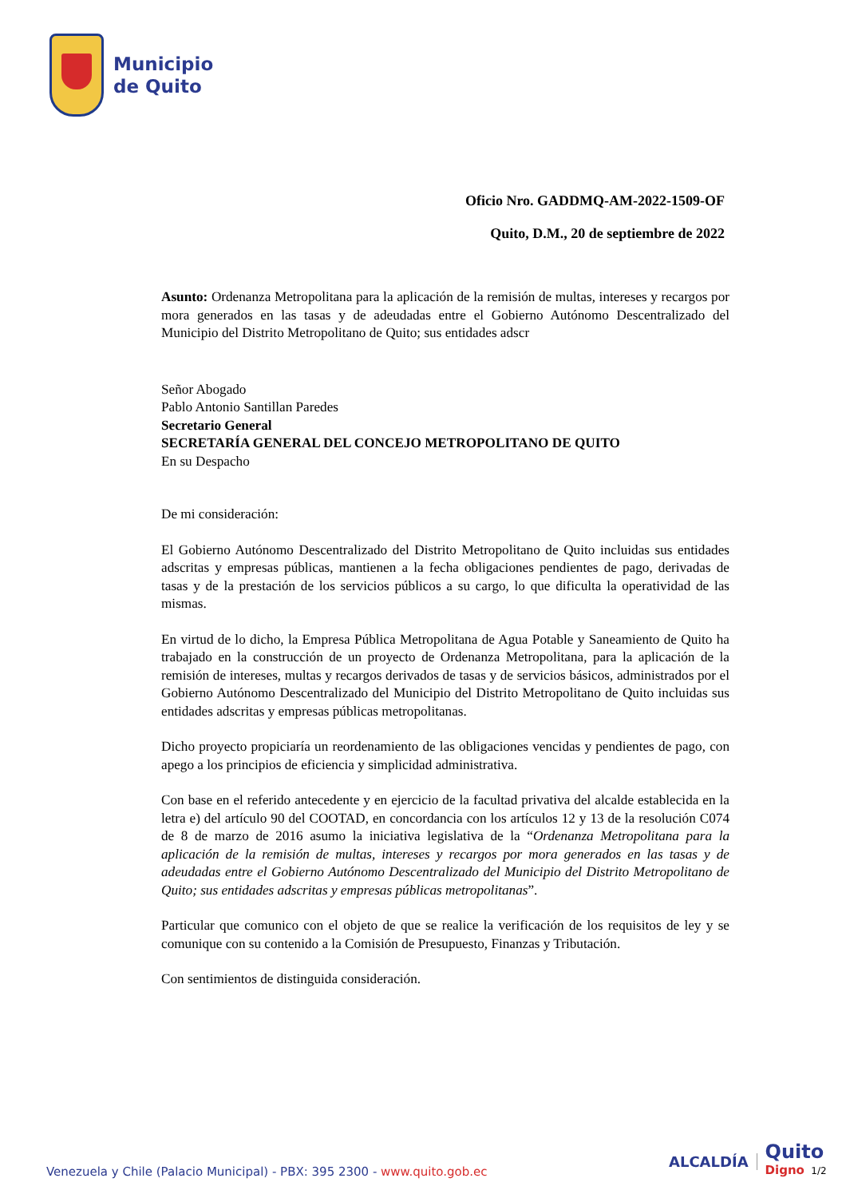Municipio
de Quito
Oficio Nro. GADDMQ-AM-2022-1509-OF
Quito, D.M., 20 de septiembre de 2022
Asunto: Ordenanza Metropolitana para la aplicación de la remisión de multas, intereses y recargos por mora generados en las tasas y de adeudadas entre el Gobierno Autónomo Descentralizado del Municipio del Distrito Metropolitano de Quito; sus entidades adscr
Señor Abogado
Pablo Antonio Santillan Paredes
Secretario General
SECRETARÍA GENERAL DEL CONCEJO METROPOLITANO DE QUITO
En su Despacho
De mi consideración:
El Gobierno Autónomo Descentralizado del Distrito Metropolitano de Quito incluidas sus entidades adscritas y empresas públicas, mantienen a la fecha obligaciones pendientes de pago, derivadas de tasas y de la prestación de los servicios públicos a su cargo, lo que dificulta la operatividad de las mismas.
En virtud de lo dicho, la Empresa Pública Metropolitana de Agua Potable y Saneamiento de Quito ha trabajado en la construcción de un proyecto de Ordenanza Metropolitana, para la aplicación de la remisión de intereses, multas y recargos derivados de tasas y de servicios básicos, administrados por el Gobierno Autónomo Descentralizado del Municipio del Distrito Metropolitano de Quito incluidas sus entidades adscritas y empresas públicas metropolitanas.
Dicho proyecto propiciaría un reordenamiento de las obligaciones vencidas y pendientes de pago, con apego a los principios de eficiencia y simplicidad administrativa.
Con base en el referido antecedente y en ejercicio de la facultad privativa del alcalde establecida en la letra e) del artículo 90 del COOTAD, en concordancia con los artículos 12 y 13 de la resolución C074 de 8 de marzo de 2016 asumo la iniciativa legislativa de la “Ordenanza Metropolitana para la aplicación de la remisión de multas, intereses y recargos por mora generados en las tasas y de adeudadas entre el Gobierno Autónomo Descentralizado del Municipio del Distrito Metropolitano de Quito; sus entidades adscritas y empresas públicas metropolitanas”.
Particular que comunico con el objeto de que se realice la verificación de los requisitos de ley y se comunique con su contenido a la Comisión de Presupuesto, Finanzas y Tributación.
Con sentimientos de distinguida consideración.
Venezuela y Chile (Palacio Municipal) - PBX: 395 2300 - www.quito.gob.ec
ALCALDÍA Quito
Digno 1/2